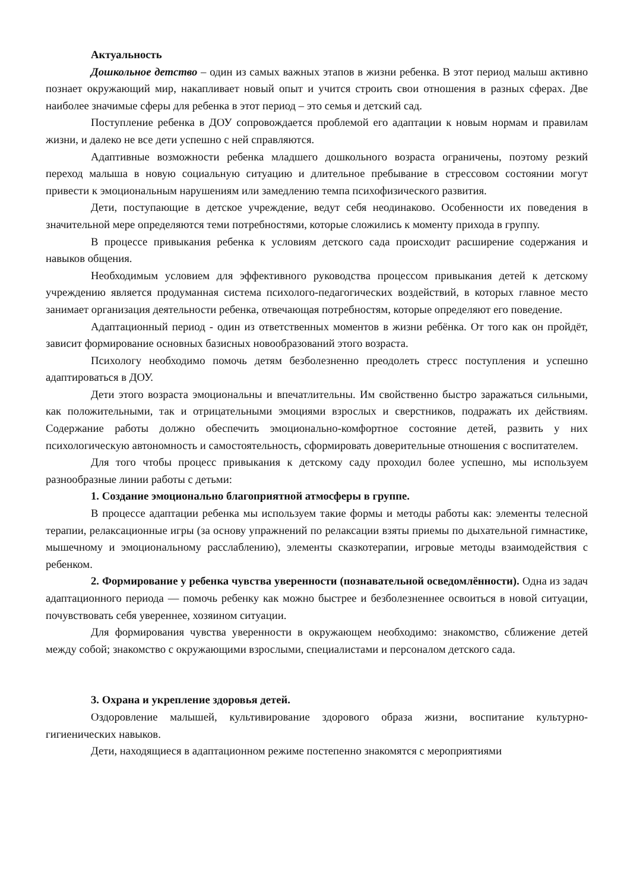Актуальность
Дошкольное детство – один из самых важных этапов в жизни ребенка. В этот период малыш активно познает окружающий мир, накапливает новый опыт и учится строить свои отношения в разных сферах. Две наиболее значимые сферы для ребенка в этот период – это семья и детский сад.
Поступление ребенка в ДОУ сопровождается проблемой его адаптации к новым нормам и правилам жизни, и далеко не все дети успешно с ней справляются.
Адаптивные возможности ребенка младшего дошкольного возраста ограничены, поэтому резкий переход малыша в новую социальную ситуацию и длительное пребывание в стрессовом состоянии могут привести к эмоциональным нарушениям или замедлению темпа психофизического развития.
Дети, поступающие в детское учреждение, ведут себя неодинаково. Особенности их поведения в значительной мере определяются теми потребностями, которые сложились к моменту прихода в группу.
В процессе привыкания ребенка к условиям детского сада происходит расширение содержания и навыков общения.
Необходимым условием для эффективного руководства процессом привыкания детей к детскому учреждению является продуманная система психолого-педагогических воздействий, в которых главное место занимает организация деятельности ребенка, отвечающая потребностям, которые определяют его поведение.
Адаптационный период - один из ответственных моментов в жизни ребёнка. От того как он пройдёт, зависит формирование основных базисных новообразований этого возраста.
Психологу необходимо помочь детям безболезненно преодолеть стресс поступления и успешно адаптироваться в ДОУ.
Дети этого возраста эмоциональны и впечатлительны. Им свойственно быстро заражаться сильными, как положительными, так и отрицательными эмоциями взрослых и сверстников, подражать их действиям. Содержание работы должно обеспечить эмоционально-комфортное состояние детей, развить у них психологическую автономность и самостоятельность, сформировать доверительные отношения с воспитателем.
Для того чтобы процесс привыкания к детскому саду проходил более успешно, мы используем разнообразные линии работы с детьми:
1. Создание эмоционально благоприятной атмосферы в группе.
В процессе адаптации ребенка мы используем такие формы и методы работы как: элементы телесной терапии, релаксационные игры (за основу упражнений по релаксации взяты приемы по дыхательной гимнастике, мышечному и эмоциональному расслаблению), элементы сказкотерапии, игровые методы взаимодействия с ребенком.
2. Формирование у ребенка чувства уверенности (познавательной осведомлённости). Одна из задач адаптационного периода — помочь ребенку как можно быстрее и безболезненнее освоиться в новой ситуации, почувствовать себя увереннее, хозяином ситуации.
Для формирования чувства уверенности в окружающем необходимо: знакомство, сближение детей между собой; знакомство с окружающими взрослыми, специалистами и персоналом детского сада.
3. Охрана и укрепление здоровья детей.
Оздоровление малышей, культивирование здорового образа жизни, воспитание культурно-гигиенических навыков.
Дети, находящиеся в адаптационном режиме постепенно знакомятся с мероприятиями